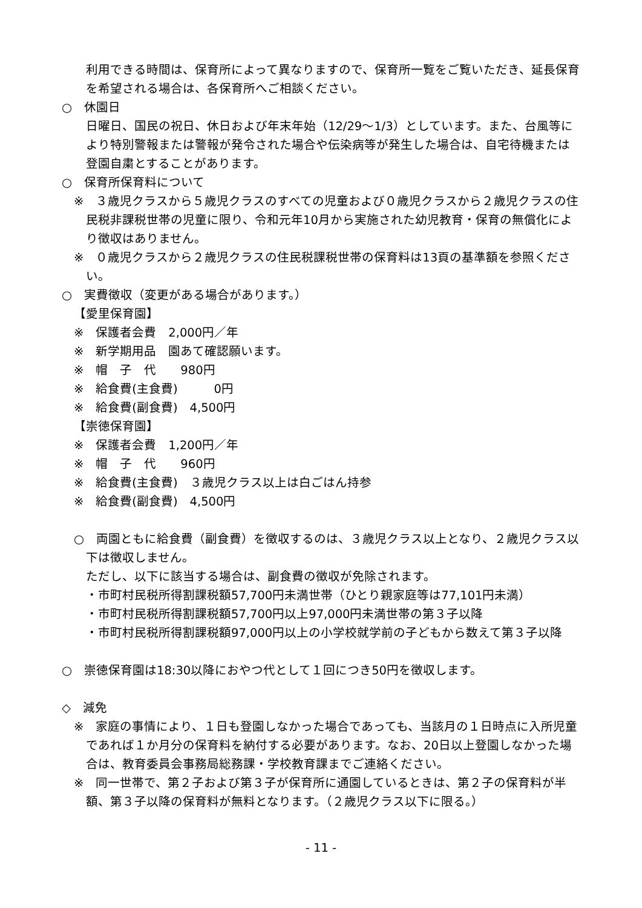利用できる時間は、保育所によって異なりますので、保育所一覧をご覧いただき、延長保育を希望される場合は、各保育所へご相談ください。
○　休園日
　日曜日、国民の祝日、休日および年末年始（12/29～1/3）としています。また、台風等により特別警報または警報が発令された場合や伝染病等が発生した場合は、自宅待機または登園自粛とすることがあります。
○　保育所保育料について
※　３歳児クラスから５歳児クラスのすべての児童および０歳児クラスから２歳児クラスの住民税非課税世帯の児童に限り、令和元年10月から実施された幼児教育・保育の無償化により徴収はありません。
※　０歳児クラスから２歳児クラスの住民税課税世帯の保育料は13頁の基準額を参照ください。
○　実費徴収（変更がある場合があります。）
【愛里保育園】
※　保護者会費　2,000円／年
※　新学期用品　園あて確認願います。
※　帽　子　代　　980円
※　給食費(主食費)　　　0円
※　給食費(副食費)　4,500円
【崇徳保育園】
※　保護者会費　1,200円／年
※　帽　子　代　　960円
※　給食費(主食費)　３歳児クラス以上は白ごはん持参
※　給食費(副食費)　4,500円
○　両園ともに給食費（副食費）を徴収するのは、３歳児クラス以上となり、２歳児クラス以下は徴収しません。
ただし、以下に該当する場合は、副食費の徴収が免除されます。
・市町村民税所得割課税額57,700円未満世帯（ひとり親家庭等は77,101円未満）
・市町村民税所得割課税額57,700円以上97,000円未満世帯の第３子以降
・市町村民税所得割課税額97,000円以上の小学校就学前の子どもから数えて第３子以降
○　崇徳保育園は18:30以降におやつ代として１回につき50円を徴収します。
◇　減免
※　家庭の事情により、１日も登園しなかった場合であっても、当該月の１日時点に入所児童であれば１か月分の保育料を納付する必要があります。なお、20日以上登園しなかった場合は、教育委員会事務局総務課・学校教育課までご連絡ください。
※　同一世帯で、第２子および第３子が保育所に通園しているときは、第２子の保育料が半額、第３子以降の保育料が無料となります。（２歳児クラス以下に限る。）
- 11 -